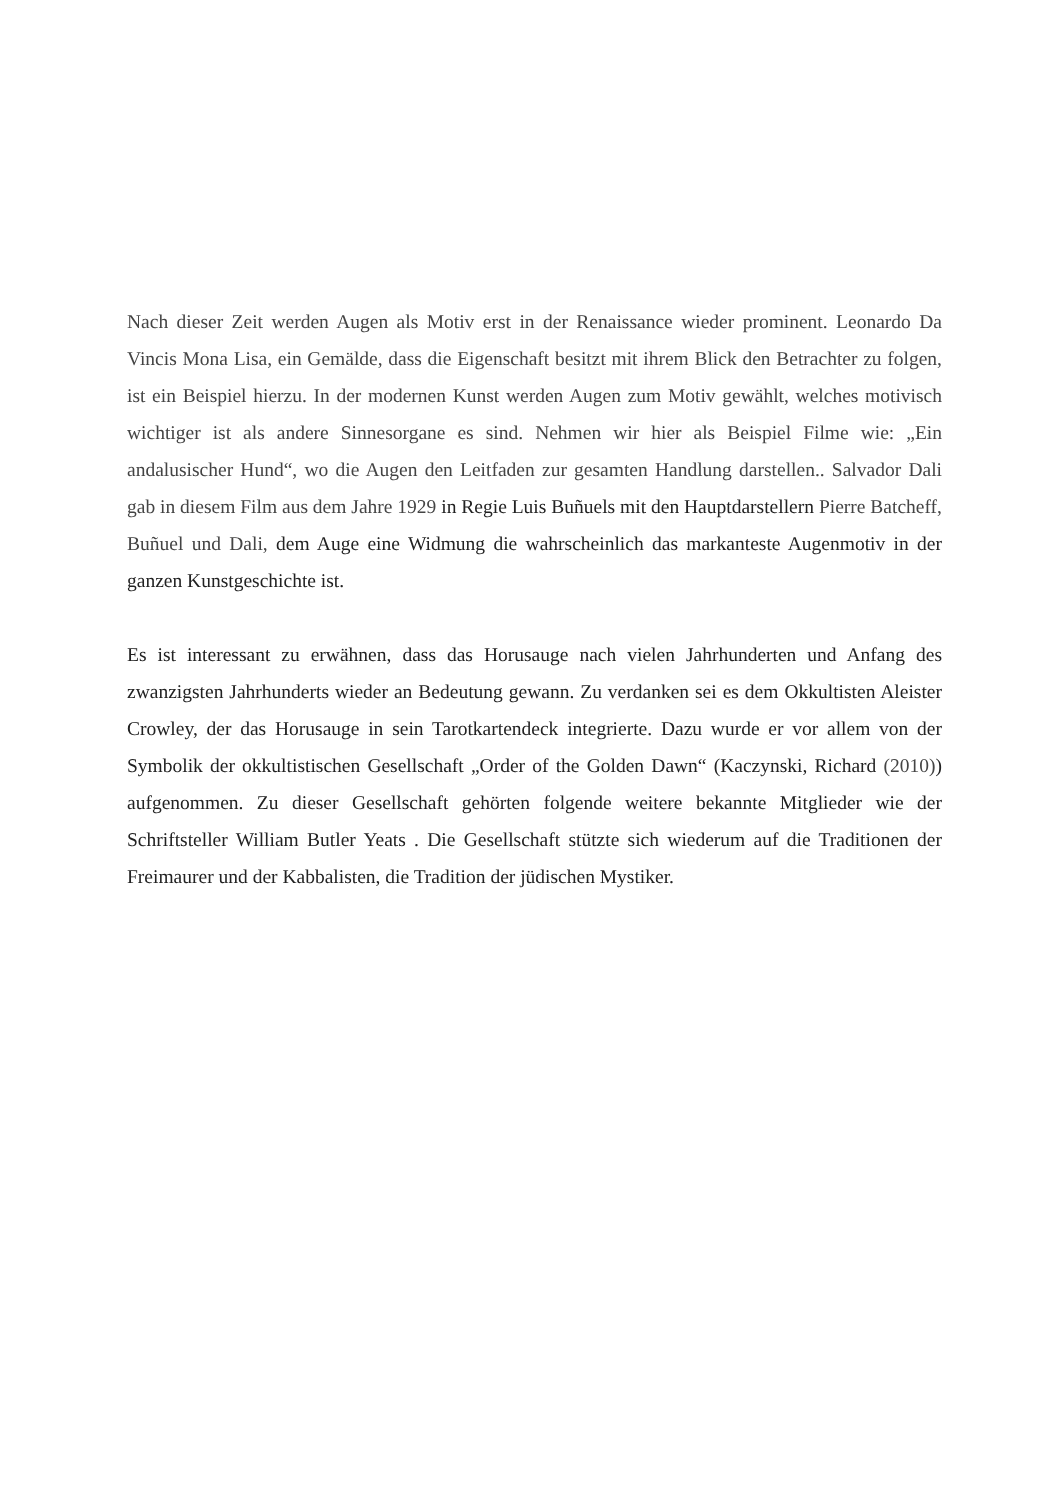Nach dieser Zeit werden Augen als Motiv erst in der Renaissance wieder prominent. Leonardo Da Vincis Mona Lisa, ein Gemälde, dass die Eigenschaft besitzt mit ihrem Blick den Betrachter zu folgen, ist ein Beispiel hierzu. In der modernen Kunst werden Augen zum Motiv gewählt, welches motivisch wichtiger ist als andere Sinnesorgane es sind. Nehmen wir hier als Beispiel Filme wie: „Ein andalusischer Hund“, wo die Augen den Leitfaden zur gesamten Handlung darstellen.. Salvador Dali gab in diesem Film aus dem Jahre 1929 in Regie Luis Buñuels mit den Hauptdarstellern Pierre Batcheff, Buñuel und Dali, dem Auge eine Widmung die wahrscheinlich das markanteste Augenmotiv in der ganzen Kunstgeschichte ist.
Es ist interessant zu erwähnen, dass das Horusauge nach vielen Jahrhunderten und Anfang des zwanzigsten Jahrhunderts wieder an Bedeutung gewann. Zu verdanken sei es dem Okkultisten Aleister Crowley, der das Horusauge in sein Tarotkartendeck integrierte. Dazu wurde er vor allem von der Symbolik der okkultistischen Gesellschaft „Order of the Golden Dawn“ (Kaczynski, Richard (2010)) aufgenommen. Zu dieser Gesellschaft gehörten folgende weitere bekannte Mitglieder wie der Schriftsteller William Butler Yeats . Die Gesellschaft stützte sich wiederum auf die Traditionen der Freimaurer und der Kabbalisten, die Tradition der jüdischen Mystiker.